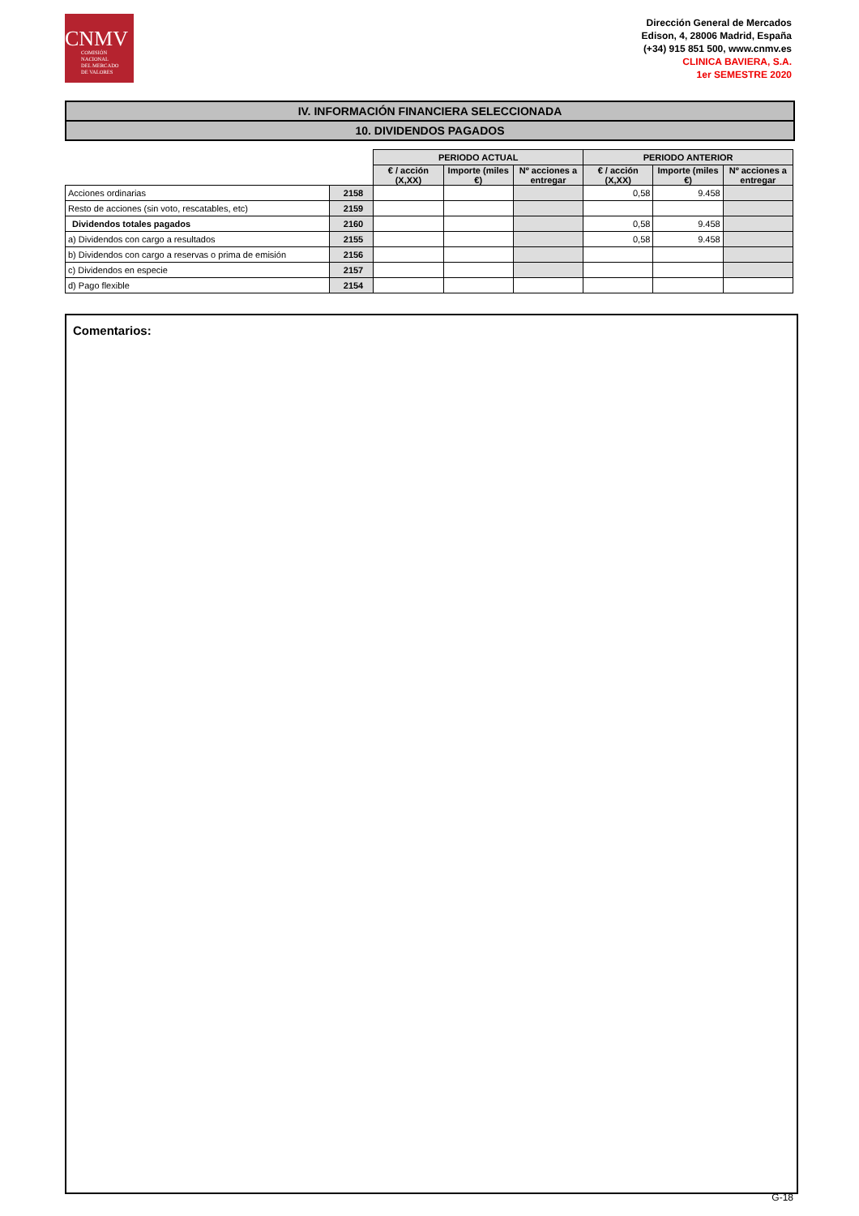CNMV
COMISIÓN
NACIONAL
DEL MERCADO
DE VALORES
Dirección General de Mercados
Edison, 4, 28006 Madrid, España
(+34) 915 851 500, www.cnmv.es
CLINICA BAVIERA, S.A.
1er SEMESTRE 2020
IV. INFORMACIÓN FINANCIERA SELECCIONADA
10. DIVIDENDOS PAGADOS
| | | PERIODO ACTUAL | | | PERIODO ANTERIOR | | |
| --- | --- | --- | --- | --- | --- | --- | --- |
| | | € / acción (X,XX) | Importe (miles €) | Nº acciones a entregar | € / acción (X,XX) | Importe (miles €) | Nº acciones a entregar |
| Acciones ordinarias | 2158 | | | | 0,58 | 9.458 | |
| Resto de acciones (sin voto, rescatables, etc) | 2159 | | | | | | |
| Dividendos totales pagados | 2160 | | | | 0,58 | 9.458 | |
| a) Dividendos con cargo a resultados | 2155 | | | | 0,58 | 9.458 | |
| b) Dividendos con cargo a reservas o prima de emisión | 2156 | | | | | | |
| c) Dividendos en especie | 2157 | | | | | | |
| d) Pago flexible | 2154 | | | | | | |
Comentarios:
G-18